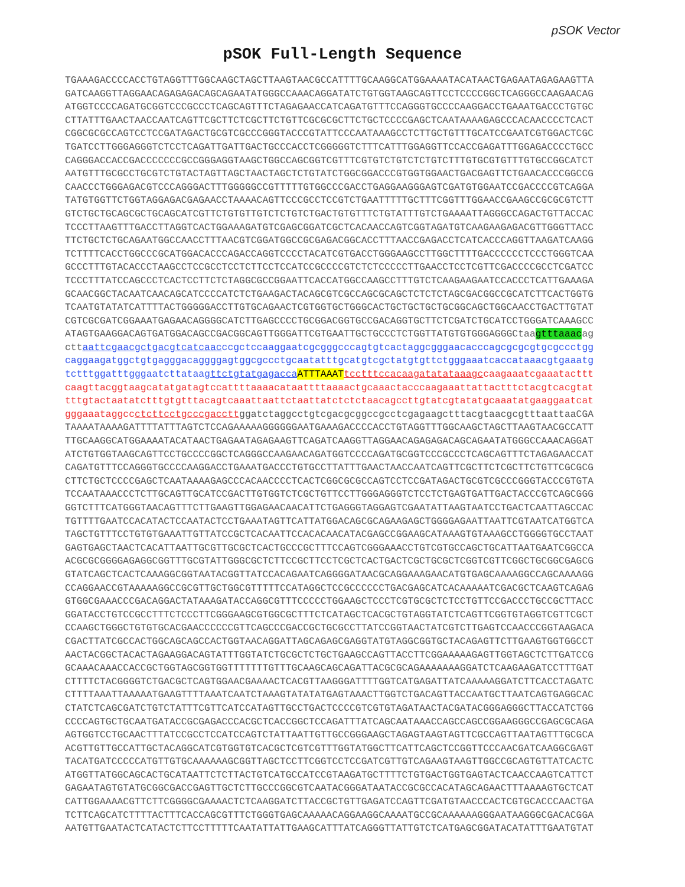pSOK Vector
pSOK Full-Length Sequence
TGAAAGACCCCACCTGTAGGTTTGGCAAGCTAGCTTAAGTAACGCCATTTTGCAAGGCATGGAAAATACATAACTGAGAATAGAGAAGTTA GATCAAGGTTAGGAACAGAGAGACAGCAGAATATGGGCCAAACAGGATATCTGTGGTAAGCAGTTCCTCCCCGGCTCAGGGCCAAGAACAG ATGGTCCCCAGATGCGGTCCCGCCCTCAGCAGTTTCTAGAGAACCATCAGATGTTTCCAGGGTGCCCCAAGGACCTGAAATGACCCTGTGC CTTATTTGAACTAACCAATCAGTTCGCTTCTCGCTTCTGTTCGCGCGCTTCTGCTCCCCGAGCTCAATAAAAGAGCCCACAACCCCTCACT CGGCGCGCCAGTCCTCCGATAGACTGCGTCGCCCGGGTACCCGTATTCCCAATAAAGCCTCTTGCTGTTTGCATCCGAATCGTGGACTCGC TGATCCTTGGGAGGGTCTCCTCAGATTGATTGACTGCCCACCTCGGGGGTCTTTCATTTGGAGGTTCCACCGAGATTTGGAGACCCCTGCC CAGGGACCACCGACCCCCCCGCCGGGAGGTAAGCTGGCCAGCGGTCGTTTCGTGTCTGTCTCTGTCTTTGTGCGTGTTTGTGCCGGCATCT AATGTTTGCGCCTGCGTCTGTACTAGTTAGCTAACTAGCTCTGTATCTGGCGGACCCGTGGTGGAACTGACGAGTTCTGAACACCCGGCCG CAACCCTGGGAGACGTCCCAGGGACTTTGGGGGCCGTTTTTGTGGCCCGACCTGAGGAAGGGAGTCGATGTGGAATCCGACCCCGTCAGGA TATGTGGTTCTGGTAGGAGACGAGAACCTAAAACAGTTCCCGCCTCCGTCTGAATTTTTGCTTTCGGTTTGGAACCGAAGCCGCGCGTCTT GTCTGCTGCAGCGCTGCAGCATCGTTCTGTGTTGTCTCTGTCTGACTGTGTTTCTGTATTTGTCTGAAAATTAGGGCCAGACTGTTACCAC TCCCTTAAGTTTGACCTTAGGTCACTGGAAAGATGTCGAGCGGATCGCTCACAACCAGTCGGTAGATGTCAAGAAGAGACGTTGGGTTACC TTCTGCTCTGCAGAATGGCCAACCTTTAACGTCGGATGGCCGCGAGACGGCACCTTTAACCGAGACCTCATCACCCAGGTTAAGATCAAGG TCTTTTCACCTGGCCCGCATGGACACCCAGACCAGGTCCCCTACATCGTGACCTGGGAAGCCTTGGCTTTTGACCCCCCTCCCTGGGTCAA GCCCTTTGTACACCCTAAGCCTCCGCCTCCTCTTCCTCCATCCGCCCCGTCTCTCCCCCTTGAACCTCCTCGTTCGACCCCGCCTCGATCC TCCCTTTATCCAGCCCTCACTCCTTCTCTAGGCGCCGGAATTCACCATGGCCAAGCCTTTGTCTCAAGAAGAATCCACCCTCATTGAAAGA GCAACGGCTACAATCAACAGCATCCCCATCTCTGAAGACTACAGCGTCGCCAGCGCAGCTCTCTCTAGCGACGGCCGCATCTTCACTGGTG TCAATGTATATCATTTTACTGGGGGACCTTGTGCAGAACTCGTGGTGCTGGGCACTGCTGCTGCTGCGGCAGCTGGCAACCTGACTTGTAT CGTCGCGATCGGAAATGAGAACAGGGGCATCTTGAGCCCCTGCGGACGGTGCCGACAGGTGCTTCTCGATCTGCATCCTGGGATCAAAGCC ATAGTGAAGGACAGTGATGGACAGCCGACGGCAGTTGGGATTCGTGAATTGCTGCCCTCTGGTTATGTGTGGGAGGGCtaagtttaaacag cttaattcgaacgctgacgtcatcaac ccgctccaaggaatcgcgggcccagtgtcactaggcgggaacacccagcgcgcgtgcgccctgg caggaagatggctgtgagggacaggggagtggcgccctgcaatatttgcatgtcgctatgtgttctgggaaatcaccataaacgtgaaatg tctttggatttgggaatcttataa gttctgtatgagacca ATTTAAAT tcctttccacaagatatataaagc caagaaatcgaaatacttt caagttacggtaagcatatgatagtccattttaaaacataattttaaaactgcaaactacccaagaaattattactttctacgtcacgtat tttgtactaatatctttgtgtttacagtcaaattaattctaattatctctctaacagccttgtatcgtatatgcaaatatgaaggaatcat gggaaataggcc ctcttcctgcccgaccttggatctaggcctgtcgacgcggccgcctcgagaagctttacgtaacgcgtttaattaaCGA TAAAATAAAAGATTTTATTTAGTCTCCAGAAAAAGGGGGGAATGAAAGACCCCACCTGTAGGTTTGGCAAGCTAGCTTAAGTAACGCCATT TTGCAAGGCATGGAAAATACATAACTGAGAATAGAGAAGTTCAGATCAAGGTTAGGAACAGAGAGACAGCAGAATATGGGCCAAACAGGAT ATCTGTGGTAAGCAGTTCCTGCCCCGGCTCAGGGCCAAGAACAGATGGTCCCCAGATGCGGTCCCGCCCTCAGCAGTTTCTAGAGAACCAT CAGATGTTTCCAGGGTGCCCCAAGGACCTGAAATGACCCTGTGCCTTATTTGAACTAACCAATCAGTTCGCTTCTCGCTTCTGTTCGCGCG CTTCTGCTCCCCGAGCTCAATAAAAGAGCCCACAACCCCTCACTCGGCGCGCCAGTCCTCCGATAGACTGCGTCGCCCGGGTACCCGTGTA TCCAATAAACCCTCTTGCAGTTGCATCCGACTTGTGGTCTCGCTGTTCCTTGGGAGGGTCTCCTCTGAGTGATTGACTACCCGTCAGCGGG GGTCTTTCATGGGTAACAGTTTCTTGAAGTTGGAGAACAACATTCTGAGGGTAGGAGTCGAATATTAAGTAATCCTGACTCAATTAGCCAC TGTTTTGAATCCACATACTCCAATACTCCTGAAATAGTTCATTATGGACAGCGCAGAAGAGCTGGGGAGAATTAATTCGTAATCATGGTCA TAGCTGTTTCCTGTGTGAAATTGTTATCCGCTCACAATTCCACACAACATACGAGCCGGAAGCATAAAGTGTAAAGCCTGGGGTGCCTAAT GAGTGAGCTAACTCACATTAATTGCGTTGCGCTCACTGCCCGCTTTCCAGTCGGGAAACCTGTCGTGCCAGCTGCATTAATGAATCGGCCA ACGCGCGGGGAGAGGCGGTTTGCGTATTGGGCGCTCTTCCGCTTCCTCGCTCACTGACTCGCTGCGCTCGGTCGTTCGGCTGCGGCGAGCG GTATCAGCTCACTCAAAGGCGGTAATACGGTTATCCACAGAATCAGGGGATAACGCAGGAAAGAACATGTGAGCAAAAGGCCAGCAAAAGG CCAGGAACCGTAAAAAGGCCGCGTTGCTGGCGTTTTTCCATAGGCTCCGCCCCCCTGACGAGCATCACAAAAATCGACGCTCAAGTCAGAG GTGGCGAAACCCGACAGGACTATAAAGATACCAGGCGTTTCCCCCTGGAAGCTCCCTCGTGCGCTCTCCTGTTCCGACCCTGCCGCTTACC GGATACCTGTCCGCCTTTCTCCCTTCGGGAAGCGTGGCGCTTTCTCATAGCTCACGCTGTAGGTATCTCAGTTCGGTGTAGGTCGTTCGCT CCAAGCTGGGCTGTGTGCACGAACCCCCCGTTCAGCCCGACCGCTGCGCCTTATCCGGTAACTATCGTCTTGAGTCCAACCCGGTAAGACA CGACTTATCGCCACTGGCAGCAGCCACTGGTAACAGGATTAGCAGAGCGAGGTATGTAGGCGGTGCTACAGAGTTCTTGAAGTGGTGGCCT AACTACGGCTACACTAGAAGGACAGTATTTGGTATCTGCGCTCTGCTGAAGCCAGTTACCTTCGGAAAAAGAGTTGGTAGCTCTTGATCCG GCAAACAAACCACCGCTGGTAGCGGTGGTTTTTTTGTTTGCAAGCAGCAGATTACGCGCAGAAAAAAAGGATCTCAAGAAGATCCTTTGAT CTTTTCTACGGGGTCTGACGCTCAGTGGAACGAAAACTCACGTTAAGGGATTTTGGTCATGAGATTATCAAAAAGGATCTTCACCTAGATC CTTTTAAATTAAAAATGAAGTTTTAAATCAATCTAAAGTATATATGAGTAAACTTGGTCTGACAGTTACCAATGCTTAATCAGTGAGGCAC CTATCTCAGCGATCTGTCTATTTCGTTCATCCATAGTTGCCTGACTCCCCGTCGTGTAGATAACTACGATACGGGAGGGCTTACCATCTGG CCCCAGTGCTGCAATGATACCGCGAGACCCACGCTCACCGGCTCCAGATTTATCAGCAATAAACCAGCCAGCCGGAAGGGCCGAGCGCAGA AGTGGTCCTGCAACTTTATCCGCCTCCATCCAGTCTATTAATTGTTGCCGGGAAGCTAGAGTAAGTAGTTCGCCAGTTAATAGTTTGCGCA ACGTTGTTGCCATTGCTACAGGCATCGTGGTGTCACGCTCGTCGTTTGGTATGGCTTCATTCAGCTCCGGTTCCCAACGATCAAGGCGAGT TACATGATCCCCCATGTTGTGCAAAAAAGCGGTTAGCTCCTTCGGTCCTCCGATCGTTGTCAGAAGTAAGTTGGCCGCAGTGTTATCACTC ATGGTTATGGCAGCACTGCATAATTCTCTTACTGTCATGCCATCCGTAAGATGCTTTTCTGTGACTGGTGAGTACTCAACCAAGTCATTCT GAGAATAGTGTATGCGGCGACCGAGTTGCTCTTGCCCGGCGTCAATACGGGATAATACCGCGCCACATAGCAGAACTTTAAAAGTGCTCAT CATTGGAAAACGTTCTTCGGGGCGAAAACTCTCAAGGATCTTACCGCTGTTGAGATCCAGTTCGATGTAACCCACTCGTGCACCCAACTGA TCTTCAGCATCTTTTACTTTCACCAGCGTTTCTGGGTGAGCAAAAACAGGAAGGCAAAATGCCGCAAAAAAGGGAATAAGGGCGACACGGA AATGTTGAATACTCATACTCTTCCTTTTTCAATATTATTGAAGCATTTATCAGGGTTATTGTCTCATGAGCGGATACATATTTGAATGTAT